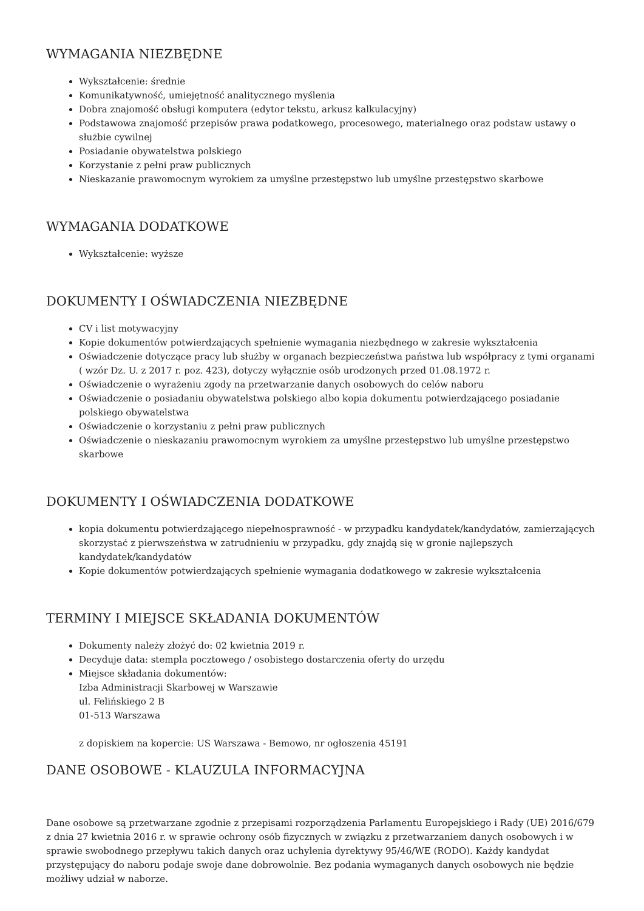WYMAGANIA NIEZBĘDNE
Wykształcenie: średnie
Komunikatywność, umiejętność analitycznego myślenia
Dobra znajomość obsługi komputera (edytor tekstu, arkusz kalkulacyjny)
Podstawowa znajomość przepisów prawa podatkowego, procesowego, materialnego oraz podstaw ustawy o służbie cywilnej
Posiadanie obywatelstwa polskiego
Korzystanie z pełni praw publicznych
Nieskazanie prawomocnym wyrokiem za umyślne przestępstwo lub umyślne przestępstwo skarbowe
WYMAGANIA DODATKOWE
Wykształcenie: wyższe
DOKUMENTY I OŚWIADCZENIA NIEZBĘDNE
CV i list motywacyjny
Kopie dokumentów potwierdzających spełnienie wymagania niezbędnego w zakresie wykształcenia
Oświadczenie dotyczące pracy lub służby w organach bezpieczeństwa państwa lub współpracy z tymi organami ( wzór Dz. U. z 2017 r. poz. 423), dotyczy wyłącznie osób urodzonych przed 01.08.1972 r.
Oświadczenie o wyrażeniu zgody na przetwarzanie danych osobowych do celów naboru
Oświadczenie o posiadaniu obywatelstwa polskiego albo kopia dokumentu potwierdzającego posiadanie polskiego obywatelstwa
Oświadczenie o korzystaniu z pełni praw publicznych
Oświadczenie o nieskazaniu prawomocnym wyrokiem za umyślne przestępstwo lub umyślne przestępstwo skarbowe
DOKUMENTY I OŚWIADCZENIA DODATKOWE
kopia dokumentu potwierdzającego niepełnosprawność - w przypadku kandydatek/kandydatów, zamierzających skorzystać z pierwszeństwa w zatrudnieniu w przypadku, gdy znajdą się w gronie najlepszych kandydatek/kandydatów
Kopie dokumentów potwierdzających spełnienie wymagania dodatkowego w zakresie wykształcenia
TERMINY I MIEJSCE SKŁADANIA DOKUMENTÓW
Dokumenty należy złożyć do: 02 kwietnia 2019 r.
Decyduje data: stempla pocztowego / osobistego dostarczenia oferty do urzędu
Miejsce składania dokumentów:
Izba Administracji Skarbowej w Warszawie
ul. Felińskiego 2 B
01-513 Warszawa
z dopiskiem na kopercie: US Warszawa - Bemowo, nr ogłoszenia 45191
DANE OSOBOWE - KLAUZULA INFORMACYJNA
Dane osobowe są przetwarzane zgodnie z przepisami rozporządzenia Parlamentu Europejskiego i Rady (UE) 2016/679 z dnia 27 kwietnia 2016 r. w sprawie ochrony osób fizycznych w związku z przetwarzaniem danych osobowych i w sprawie swobodnego przepływu takich danych oraz uchylenia dyrektywy 95/46/WE (RODO). Każdy kandydat przystępujący do naboru podaje swoje dane dobrowolnie. Bez podania wymaganych danych osobowych nie będzie możliwy udział w naborze.